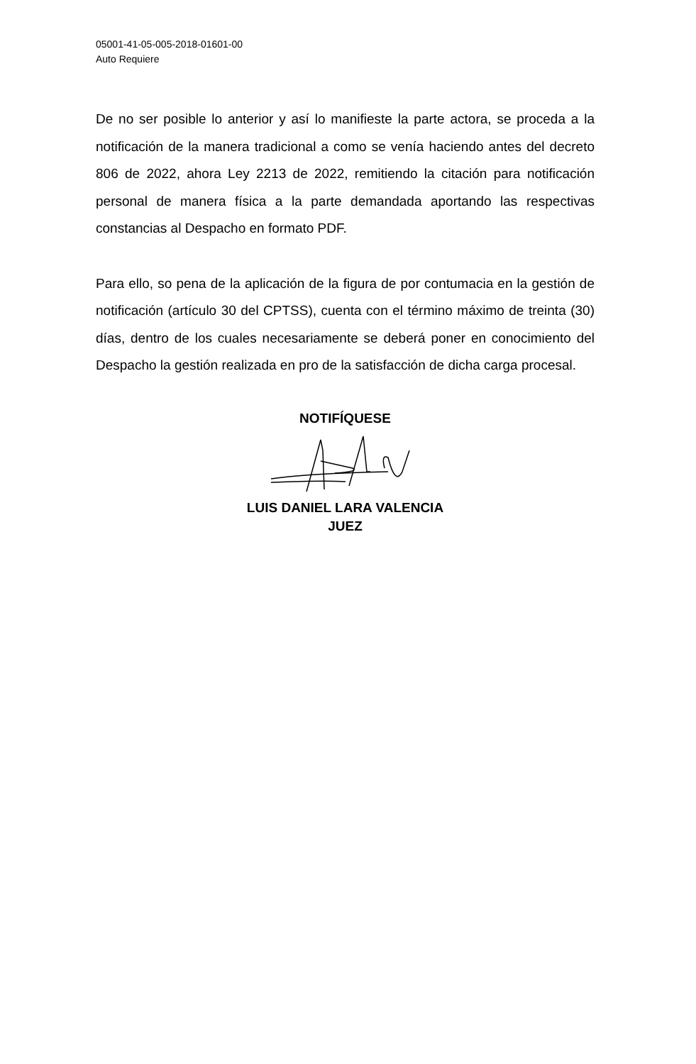05001-41-05-005-2018-01601-00
Auto Requiere
De no ser posible lo anterior y así lo manifieste la parte actora, se proceda a la notificación de la manera tradicional a como se venía haciendo antes del decreto 806 de 2022, ahora Ley 2213 de 2022, remitiendo la citación para notificación personal de manera física a la parte demandada aportando las respectivas constancias al Despacho en formato PDF.
Para ello, so pena de la aplicación de la figura de por contumacia en la gestión de notificación (artículo 30 del CPTSS), cuenta con el término máximo de treinta (30) días, dentro de los cuales necesariamente se deberá poner en conocimiento del Despacho la gestión realizada en pro de la satisfacción de dicha carga procesal.
NOTIFÍQUESE
LUIS DANIEL LARA VALENCIA
JUEZ